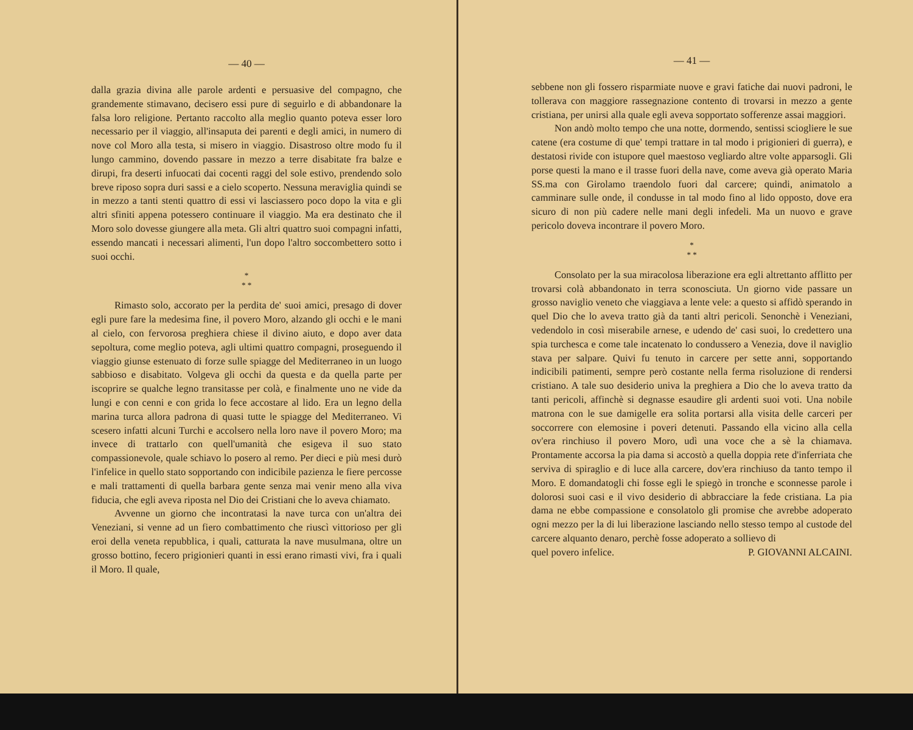— 40 —
dalla grazia divina alle parole ardenti e persuasive del compagno, che grandemente stimavano, decisero essi pure di seguirlo e di abbandonare la falsa loro religione. Pertanto raccolto alla meglio quanto poteva esser loro necessario per il viaggio, all'insaputa dei parenti e degli amici, in numero di nove col Moro alla testa, si misero in viaggio. Disastroso oltre modo fu il lungo cammino, dovendo passare in mezzo a terre disabitate fra balze e dirupi, fra deserti infuocati dai cocenti raggi del sole estivo, prendendo solo breve riposo sopra duri sassi e a cielo scoperto. Nessuna meraviglia quindi se in mezzo a tanti stenti quattro di essi vi lasciassero poco dopo la vita e gli altri sfiniti appena potessero continuare il viaggio. Ma era destinato che il Moro solo dovesse giungere alla meta. Gli altri quattro suoi compagni infatti, essendo mancati i necessari alimenti, l'un dopo l'altro soccombettero sotto i suoi occhi.
*
* *
Rimasto solo, accorato per la perdita de' suoi amici, presago di dover egli pure fare la medesima fine, il povero Moro, alzando gli occhi e le mani al cielo, con fervorosa preghiera chiese il divino aiuto, e dopo aver data sepoltura, come meglio poteva, agli ultimi quattro compagni, proseguendo il viaggio giunse estenuato di forze sulle spiagge del Mediterraneo in un luogo sabbioso e disabitato. Volgeva gli occhi da questa e da quella parte per iscoprire se qualche legno transitasse per colà, e finalmente uno ne vide da lungi e con cenni e con grida lo fece accostare al lido. Era un legno della marina turca allora padrona di quasi tutte le spiagge del Mediterraneo. Vi scesero infatti alcuni Turchi e accolsero nella loro nave il povero Moro; ma invece di trattarlo con quell'umanità che esigeva il suo stato compassionevole, quale schiavo lo posero al remo. Per dieci e più mesi durò l'infelice in quello stato sopportando con indicibile pazienza le fiere percosse e mali trattamenti di quella barbara gente senza mai venir meno alla viva fiducia, che egli aveva riposta nel Dio dei Cristiani che lo aveva chiamato.
Avvenne un giorno che incontratasi la nave turca con un'altra dei Veneziani, si venne ad un fiero combattimento che riuscì vittorioso per gli eroi della veneta repubblica, i quali, catturata la nave musulmana, oltre un grosso bottino, fecero prigionieri quanti in essi erano rimasti vivi, fra i quali il Moro. Il quale,
— 41 —
sebbene non gli fossero risparmiate nuove e gravi fatiche dai nuovi padroni, le tollerava con maggiore rassegnazione contento di trovarsi in mezzo a gente cristiana, per unirsi alla quale egli aveva sopportato sofferenze assai maggiori.
Non andò molto tempo che una notte, dormendo, sentissi sciogliere le sue catene (era costume di que' tempi trattare in tal modo i prigionieri di guerra), e destatosi rivide con istupore quel maestoso vegliardo altre volte apparsogli. Gli porse questi la mano e il trasse fuori della nave, come aveva già operato Maria SS.ma con Girolamo traendolo fuori dal carcere; quindi, animatolo a camminare sulle onde, il condusse in tal modo fino al lido opposto, dove era sicuro di non più cadere nelle mani degli infedeli. Ma un nuovo e grave pericolo doveva incontrare il povero Moro.
*
* *
Consolato per la sua miracolosa liberazione era egli altrettanto afflitto per trovarsi colà abbandonato in terra sconosciuta. Un giorno vide passare un grosso naviglio veneto che viaggiava a lente vele: a questo si affidò sperando in quel Dio che lo aveva tratto già da tanti altri pericoli. Senonchè i Veneziani, vedendolo in così miserabile arnese, e udendo de' casi suoi, lo credettero una spia turchesca e come tale incatenato lo condussero a Venezia, dove il naviglio stava per salpare. Quivi fu tenuto in carcere per sette anni, sopportando indicibili patimenti, sempre però costante nella ferma risoluzione di rendersi cristiano. A tale suo desiderio univa la preghiera a Dio che lo aveva tratto da tanti pericoli, affinchè si degnasse esaudire gli ardenti suoi voti. Una nobile matrona con le sue damigelle era solita portarsi alla visita delle carceri per soccorrere con elemosine i poveri detenuti. Passando ella vicino alla cella ov'era rinchiuso il povero Moro, udì una voce che a sè la chiamava. Prontamente accorsa la pia dama si accostò a quella doppia rete d'inferriata che serviva di spiraglio e di luce alla carcere, dov'era rinchiuso da tanto tempo il Moro. E domandatogli chi fosse egli le spiegò in tronche e sconnesse parole i dolorosi suoi casi e il vivo desiderio di abbracciare la fede cristiana. La pia dama ne ebbe compassione e consolatolo gli promise che avrebbe adoperato ogni mezzo per la di lui liberazione lasciando nello stesso tempo al custode del carcere alquanto denaro, perchè fosse adoperato a sollievo di
quel povero infelice. P. GIOVANNI ALCAINI.